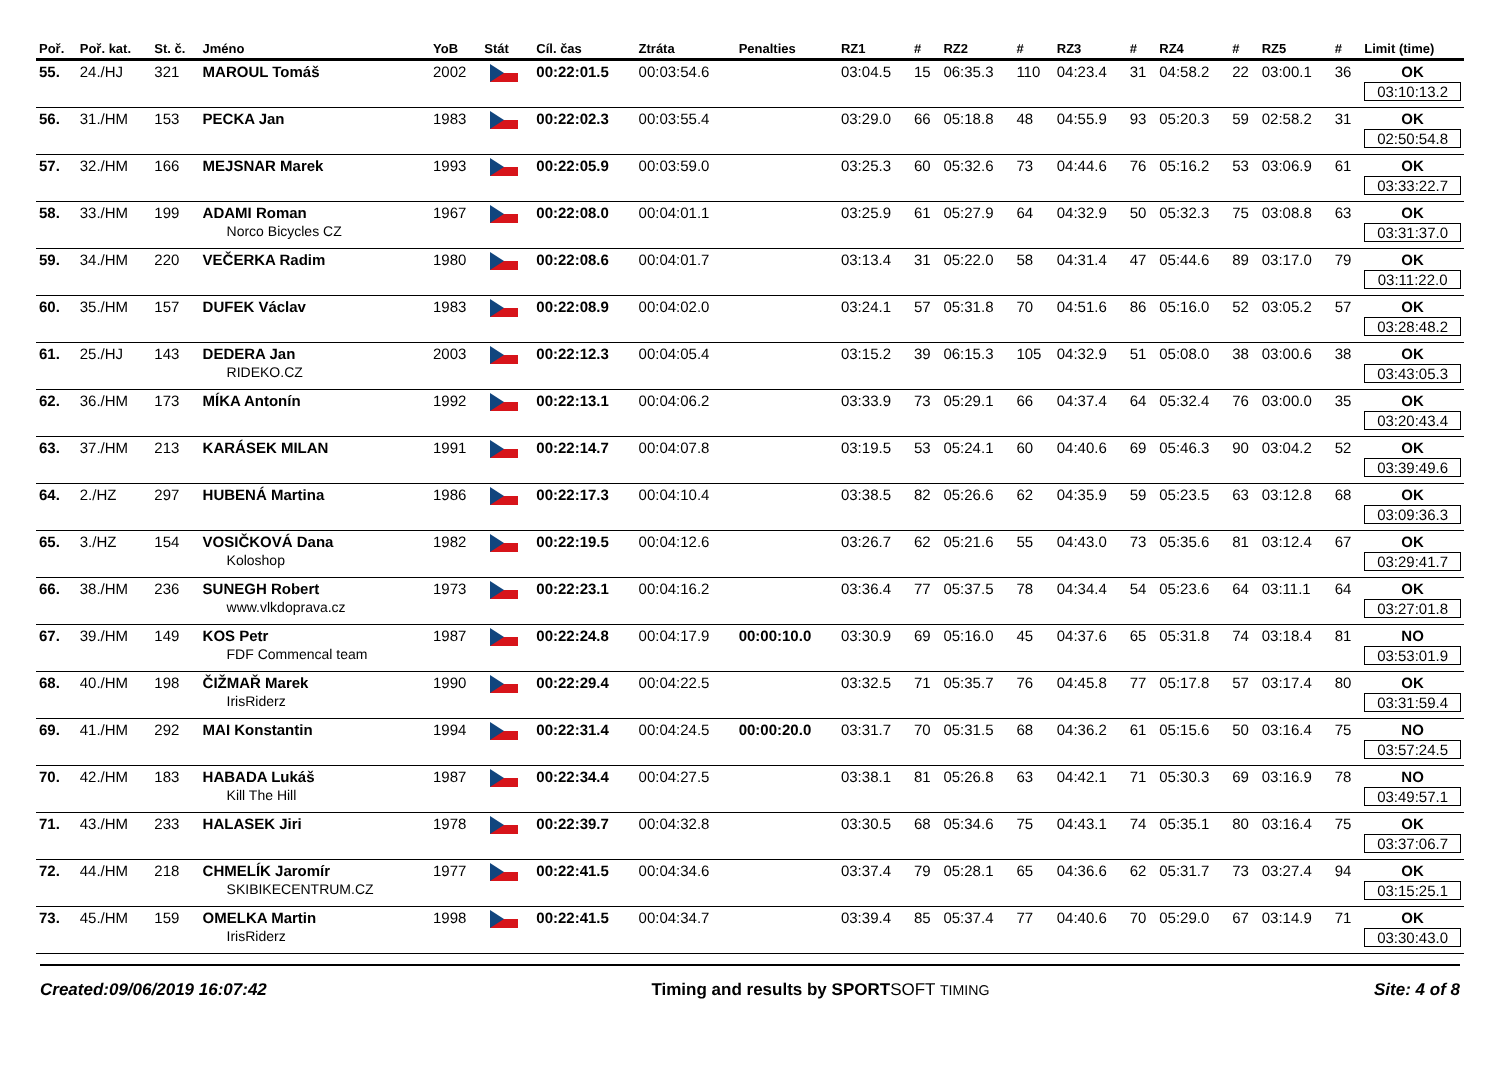| Poř. | Poř. kat. | St. č. | Jméno | YoB | Stát | Cíl. čas | Ztráta | Penalties | RZ1 | # | RZ2 | # | RZ3 | # | RZ4 | # | RZ5 | # | Limit (time) |
| --- | --- | --- | --- | --- | --- | --- | --- | --- | --- | --- | --- | --- | --- | --- | --- | --- | --- | --- | --- |
| 55. | 24./HJ | 321 | MAROUL Tomáš | 2002 | | 00:22:01.5 | 00:03:54.6 | | 03:04.5 | 15 | 06:35.3 | 110 | 04:23.4 | 31 | 04:58.2 | 22 | 03:00.1 | 36 | OK 03:10:13.2 |
| 56. | 31./HM | 153 | PECKA Jan | 1983 | | 00:22:02.3 | 00:03:55.4 | | 03:29.0 | 66 | 05:18.8 | 48 | 04:55.9 | 93 | 05:20.3 | 59 | 02:58.2 | 31 | OK 02:50:54.8 |
| 57. | 32./HM | 166 | MEJSNAR Marek | 1993 | | 00:22:05.9 | 00:03:59.0 | | 03:25.3 | 60 | 05:32.6 | 73 | 04:44.6 | 76 | 05:16.2 | 53 | 03:06.9 | 61 | OK 03:33:22.7 |
| 58. | 33./HM | 199 | ADAMI Roman Norco Bicycles CZ | 1967 | | 00:22:08.0 | 00:04:01.1 | | 03:25.9 | 61 | 05:27.9 | 64 | 04:32.9 | 50 | 05:32.3 | 75 | 03:08.8 | 63 | OK 03:31:37.0 |
| 59. | 34./HM | 220 | VEČERKA Radim | 1980 | | 00:22:08.6 | 00:04:01.7 | | 03:13.4 | 31 | 05:22.0 | 58 | 04:31.4 | 47 | 05:44.6 | 89 | 03:17.0 | 79 | OK 03:11:22.0 |
| 60. | 35./HM | 157 | DUFEK Václav | 1983 | | 00:22:08.9 | 00:04:02.0 | | 03:24.1 | 57 | 05:31.8 | 70 | 04:51.6 | 86 | 05:16.0 | 52 | 03:05.2 | 57 | OK 03:28:48.2 |
| 61. | 25./HJ | 143 | DEDERA Jan RIDEKO.CZ | 2003 | | 00:22:12.3 | 00:04:05.4 | | 03:15.2 | 39 | 06:15.3 | 105 | 04:32.9 | 51 | 05:08.0 | 38 | 03:00.6 | 38 | OK 03:43:05.3 |
| 62. | 36./HM | 173 | MÍKA Antonín | 1992 | | 00:22:13.1 | 00:04:06.2 | | 03:33.9 | 73 | 05:29.1 | 66 | 04:37.4 | 64 | 05:32.4 | 76 | 03:00.0 | 35 | OK 03:20:43.4 |
| 63. | 37./HM | 213 | KARÁSEK MILAN | 1991 | | 00:22:14.7 | 00:04:07.8 | | 03:19.5 | 53 | 05:24.1 | 60 | 04:40.6 | 69 | 05:46.3 | 90 | 03:04.2 | 52 | OK 03:39:49.6 |
| 64. | 2./HZ | 297 | HUBENÁ Martina | 1986 | | 00:22:17.3 | 00:04:10.4 | | 03:38.5 | 82 | 05:26.6 | 62 | 04:35.9 | 59 | 05:23.5 | 63 | 03:12.8 | 68 | OK 03:09:36.3 |
| 65. | 3./HZ | 154 | VOSIČKOVÁ Dana Koloshop | 1982 | | 00:22:19.5 | 00:04:12.6 | | 03:26.7 | 62 | 05:21.6 | 55 | 04:43.0 | 73 | 05:35.6 | 81 | 03:12.4 | 67 | OK 03:29:41.7 |
| 66. | 38./HM | 236 | SUNEGH Robert www.vlkdoprava.cz | 1973 | | 00:22:23.1 | 00:04:16.2 | | 03:36.4 | 77 | 05:37.5 | 78 | 04:34.4 | 54 | 05:23.6 | 64 | 03:11.1 | 64 | OK 03:27:01.8 |
| 67. | 39./HM | 149 | KOS Petr FDF Commencal team | 1987 | | 00:22:24.8 | 00:04:17.9 | 00:00:10.0 | 03:30.9 | 69 | 05:16.0 | 45 | 04:37.6 | 65 | 05:31.8 | 74 | 03:18.4 | 81 | NO 03:53:01.9 |
| 68. | 40./HM | 198 | ČIŽMAŘ Marek IrisRiderz | 1990 | | 00:22:29.4 | 00:04:22.5 | | 03:32.5 | 71 | 05:35.7 | 76 | 04:45.8 | 77 | 05:17.8 | 57 | 03:17.4 | 80 | OK 03:31:59.4 |
| 69. | 41./HM | 292 | MAI Konstantin | 1994 | | 00:22:31.4 | 00:04:24.5 | 00:00:20.0 | 03:31.7 | 70 | 05:31.5 | 68 | 04:36.2 | 61 | 05:15.6 | 50 | 03:16.4 | 75 | NO 03:57:24.5 |
| 70. | 42./HM | 183 | HABADA Lukáš Kill The Hill | 1987 | | 00:22:34.4 | 00:04:27.5 | | 03:38.1 | 81 | 05:26.8 | 63 | 04:42.1 | 71 | 05:30.3 | 69 | 03:16.9 | 78 | NO 03:49:57.1 |
| 71. | 43./HM | 233 | HALASEK Jiri | 1978 | | 00:22:39.7 | 00:04:32.8 | | 03:30.5 | 68 | 05:34.6 | 75 | 04:43.1 | 74 | 05:35.1 | 80 | 03:16.4 | 75 | OK 03:37:06.7 |
| 72. | 44./HM | 218 | CHMELÍK Jaromír SKIBIKECENTRUM.CZ | 1977 | | 00:22:41.5 | 00:04:34.6 | | 03:37.4 | 79 | 05:28.1 | 65 | 04:36.6 | 62 | 05:31.7 | 73 | 03:27.4 | 94 | OK 03:15:25.1 |
| 73. | 45./HM | 159 | OMELKA Martin IrisRiderz | 1998 | | 00:22:41.5 | 00:04:34.7 | | 03:39.4 | 85 | 05:37.4 | 77 | 04:40.6 | 70 | 05:29.0 | 67 | 03:14.9 | 71 | OK 03:30:43.0 |
Created:09/06/2019 16:07:42 Timing and results by SPORTSOFT TIMING Site: 4 of 8